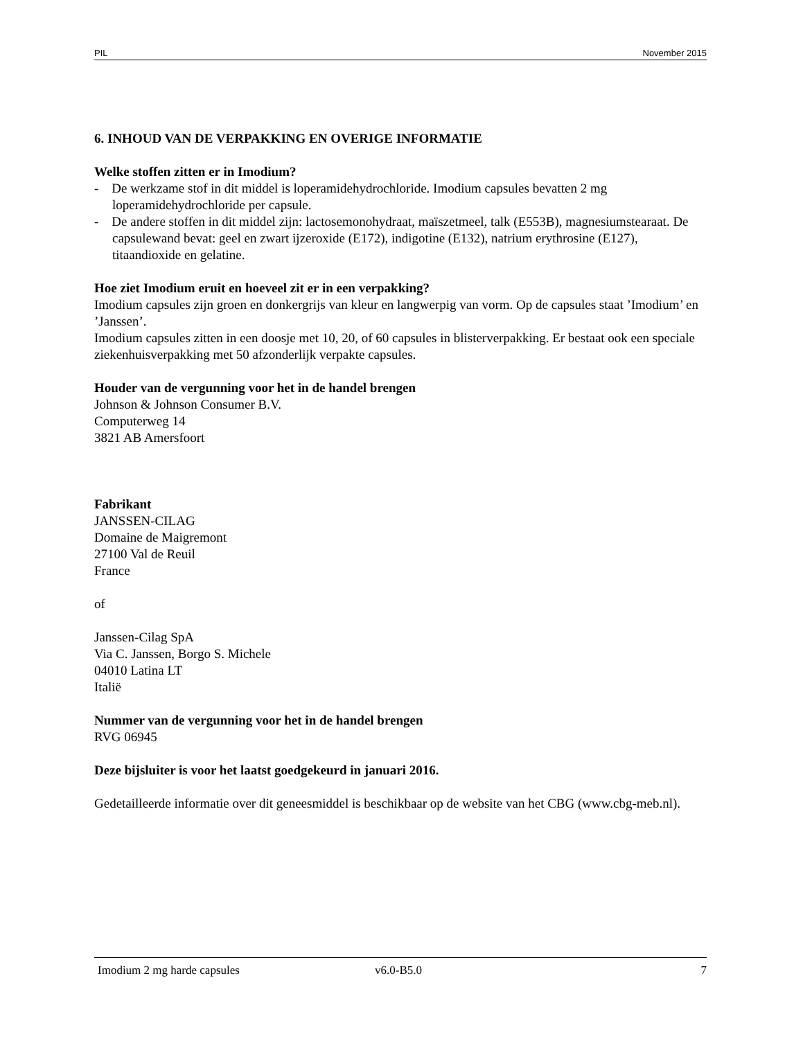PIL November 2015
6. INHOUD VAN DE VERPAKKING EN OVERIGE INFORMATIE
Welke stoffen zitten er in Imodium?
- De werkzame stof in dit middel is loperamidehydrochloride. Imodium capsules bevatten 2 mg loperamidehydrochloride per capsule.
- De andere stoffen in dit middel zijn: lactosemonohydraat, maïszetmeel, talk (E553B), magnesiumstearaat. De capsulewand bevat: geel en zwart ijzeroxide (E172), indigotine (E132), natrium erythrosine (E127), titaandioxide en gelatine.
Hoe ziet Imodium eruit en hoeveel zit er in een verpakking?
Imodium capsules zijn groen en donkergrijs van kleur en langwerpig van vorm. Op de capsules staat ’Imodium’ en ’Janssen’.
Imodium capsules zitten in een doosje met 10, 20, of 60 capsules in blisterverpakking. Er bestaat ook een speciale ziekenhuisverpakking met 50 afzonderlijk verpakte capsules.
Houder van de vergunning voor het in de handel brengen
Johnson & Johnson Consumer B.V.
Computerweg 14
3821 AB Amersfoort
Fabrikant
JANSSEN-CILAG
Domaine de Maigremont
27100 Val de Reuil
France
of
Janssen-Cilag SpA
Via C. Janssen, Borgo S. Michele
04010 Latina LT
Italië
Nummer van de vergunning voor het in de handel brengen
RVG 06945
Deze bijsluiter is voor het laatst goedgekeurd in januari 2016.
Gedetailleerde informatie over dit geneesmiddel is beschikbaar op de website van het CBG (www.cbg-meb.nl).
Imodium 2 mg harde capsules v6.0-B5.0 7